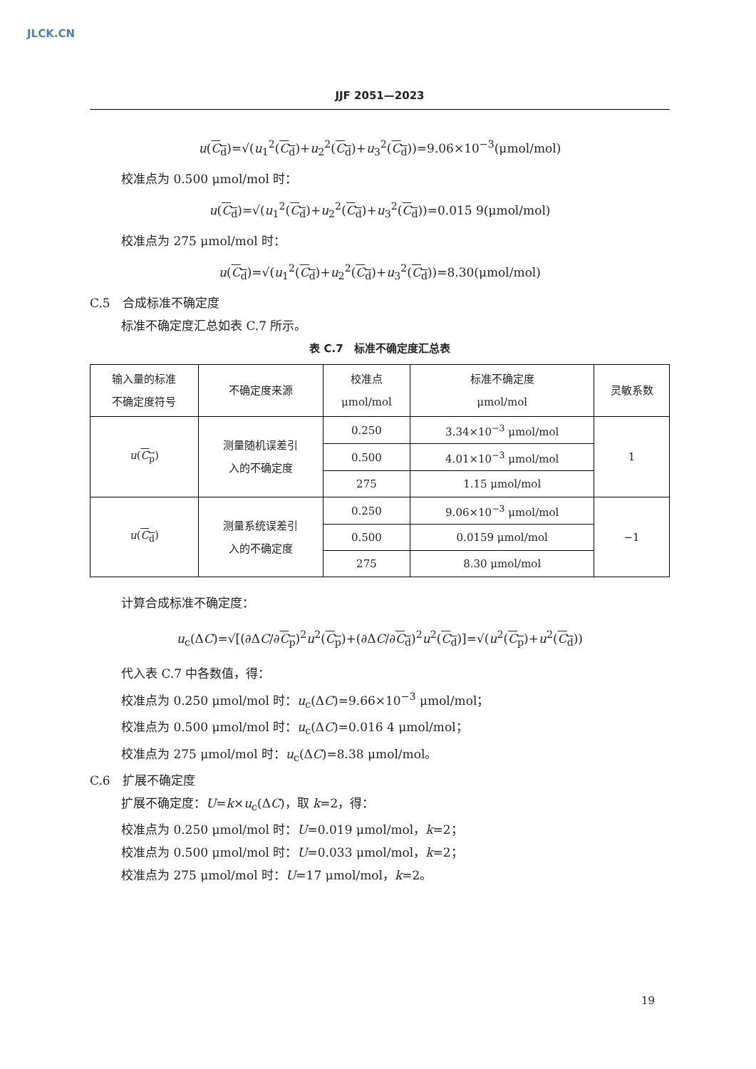JLCK.CN
JJF 2051—2023
u(C<sub>d</sub>)=√(u<sub>1</sub><sup>2</sup>(C<sub>d</sub>)+u<sub>2</sub><sup>2</sup>(C<sub>d</sub>)+u<sub>3</sub><sup>2</sup>(C<sub>d</sub>))=9.06×10<sup>−3</sup>(μmol/mol)
校准点为 0.500 μmol/mol 时：
u(C<sub>d</sub>)=√(u<sub>1</sub><sup>2</sup>(C<sub>d</sub>)+u<sub>2</sub><sup>2</sup>(C<sub>d</sub>)+u<sub>3</sub><sup>2</sup>(C<sub>d</sub>))=0.015 9(μmol/mol)
校准点为 275 μmol/mol 时：
u(C<sub>d</sub>)=√(u<sub>1</sub><sup>2</sup>(C<sub>d</sub>)+u<sub>2</sub><sup>2</sup>(C<sub>d</sub>)+u<sub>3</sub><sup>2</sup>(C<sub>d</sub>))=8.30(μmol/mol)
C.5　合成标准不确定度
标准不确定度汇总如表 C.7 所示。
表 C.7　标准不确定度汇总表
| 输入量的标准 不确定度符号 | 不确定度来源 | 校准点 μmol/mol | 标准不确定度 μmol/mol | 灵敏系数 |
| u ( C<sub>p</sub> ) | 测量随机误差引 入的不确定度 | 0.250 | 3.34×10<sup>−3</sup> μmol/mol | 1 |
| | | 0.500 | 4.01×10<sup>−3</sup> μmol/mol | |
| | | 275 | 1.15 μmol/mol | |
| u ( C<sub>d</sub> ) | 测量系统误差引 入的不确定度 | 0.250 | 9.06×10<sup>−3</sup> μmol/mol | −1 |
| | | 0.500 | 0.0159 μmol/mol | |
| | | 275 | 8.30 μmol/mol | |
计算合成标准不确定度：
u<sub>c</sub>(ΔC)=√[(∂ΔC/∂C<sub>p</sub>)<sup>2</sup>u<sup>2</sup>(C<sub>p</sub>)+(∂ΔC/∂C<sub>d</sub>)<sup>2</sup>u<sup>2</sup>(C<sub>d</sub>)]=√(u<sup>2</sup>(C<sub>p</sub>)+u<sup>2</sup>(C<sub>d</sub>))
代入表 C.7 中各数值，得：
校准点为 0.250 μmol/mol 时：u<sub>c</sub>(ΔC)=9.66×10<sup>−3</sup> μmol/mol；
校准点为 0.500 μmol/mol 时：u<sub>c</sub>(ΔC)=0.016 4 μmol/mol；
校准点为 275 μmol/mol 时：u<sub>c</sub>(ΔC)=8.38 μmol/mol。
C.6　扩展不确定度
扩展不确定度：U=k×u<sub>c</sub>(ΔC)，取 k=2，得：
校准点为 0.250 μmol/mol 时：U=0.019 μmol/mol，k=2；
校准点为 0.500 μmol/mol 时：U=0.033 μmol/mol，k=2；
校准点为 275 μmol/mol 时：U=17 μmol/mol，k=2。
19